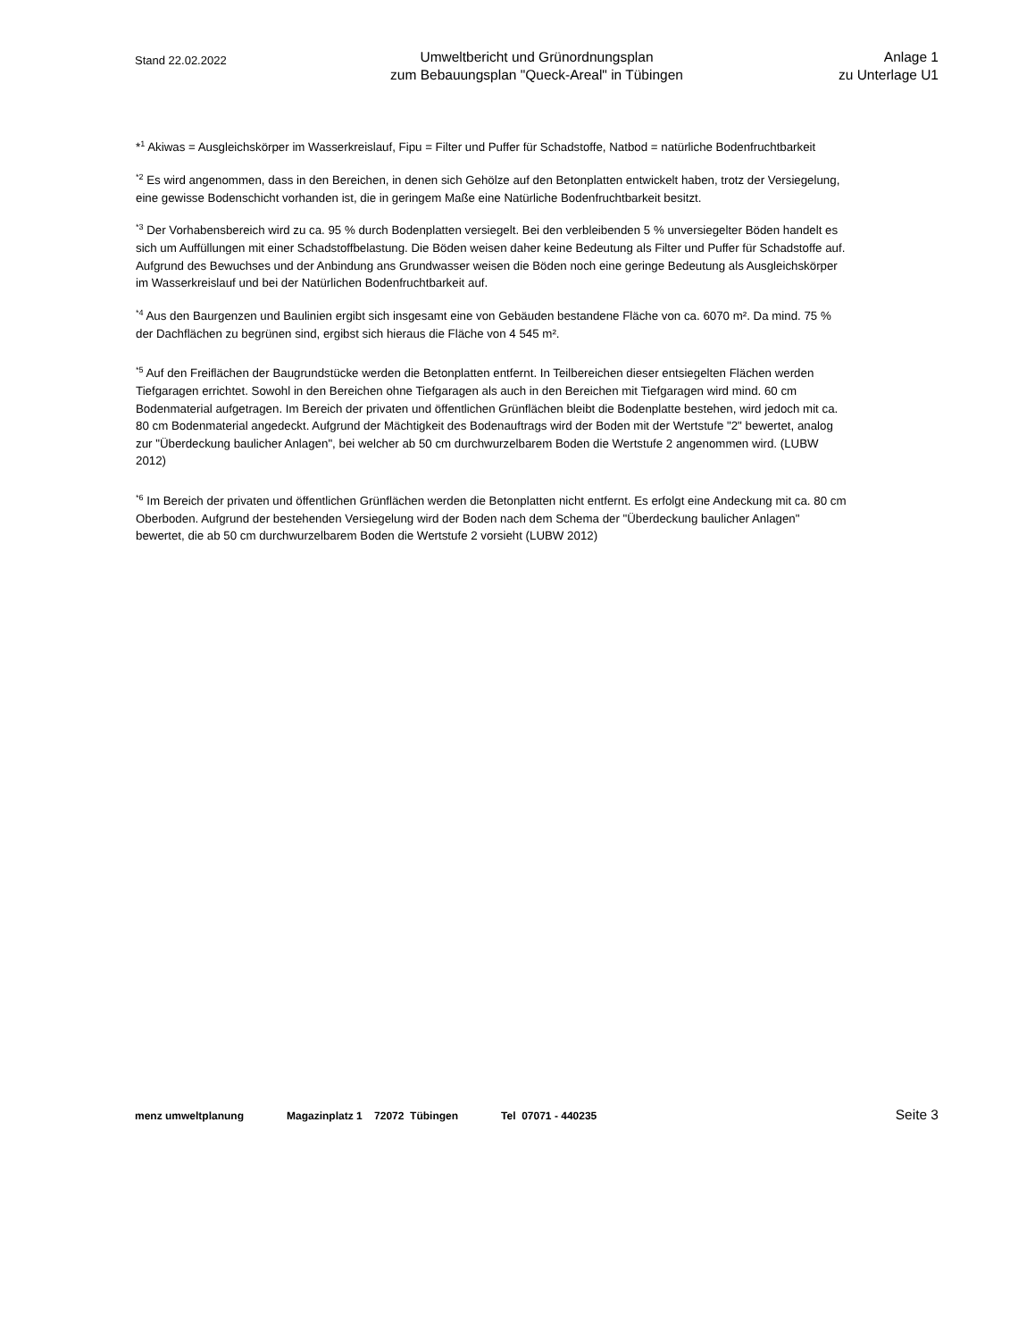Stand 22.02.2022
Umweltbericht und Grünordnungsplan
zum Bebauungsplan "Queck-Areal" in Tübingen
Anlage 1
zu Unterlage U1
*<sup>1</sup> Akiwas = Ausgleichskörper im Wasserkreislauf, Fipu = Filter und Puffer für Schadstoffe, Natbod = natürliche Bodenfruchtbarkeit
<sup>*2</sup> Es wird angenommen, dass in den Bereichen, in denen sich Gehölze auf den Betonplatten entwickelt haben, trotz der Versiegelung, eine gewisse Bodenschicht vorhanden ist, die in geringem Maße eine Natürliche Bodenfruchtbarkeit besitzt.
<sup>*3</sup> Der Vorhabensbereich wird zu ca. 95 % durch Bodenplatten versiegelt. Bei den verbleibenden 5 % unversiegelter Böden handelt es sich um Auffüllungen mit einer Schadstoffbelastung. Die Böden weisen daher keine Bedeutung als Filter und Puffer für Schadstoffe auf. Aufgrund des Bewuchses und der Anbindung ans Grundwasser weisen die Böden noch eine geringe Bedeutung als Ausgleichskörper im Wasserkreislauf und bei der Natürlichen Bodenfruchtbarkeit auf.
<sup>*4</sup> Aus den Baurgenzen und Baulinien ergibt sich insgesamt eine von Gebäuden bestandene Fläche von ca. 6070 m². Da mind. 75 % der Dachflächen zu begrünen sind, ergibst sich hieraus die Fläche von 4 545 m².
<sup>*5</sup> Auf den Freiflächen der Baugrundstücke werden die Betonplatten entfernt. In Teilbereichen dieser entsiegelten Flächen werden Tiefgaragen errichtet. Sowohl in den Bereichen ohne Tiefgaragen als auch in den Bereichen mit Tiefgaragen wird mind. 60 cm Bodenmaterial aufgetragen. Im Bereich der privaten und öffentlichen Grünflächen bleibt die Bodenplatte bestehen, wird jedoch mit ca. 80 cm Bodenmaterial angedeckt. Aufgrund der Mächtigkeit des Bodenauftrags wird der Boden mit der Wertstufe "2" bewertet, analog zur "Überdeckung baulicher Anlagen", bei welcher ab 50 cm durchwurzelbarem Boden die Wertstufe 2 angenommen wird. (LUBW 2012)
<sup>*6</sup> Im Bereich der privaten und öffentlichen Grünflächen werden die Betonplatten nicht entfernt. Es erfolgt eine Andeckung mit ca. 80 cm Oberboden. Aufgrund der bestehenden Versiegelung wird der Boden nach dem Schema der "Überdeckung baulicher Anlagen" bewertet, die ab 50 cm durchwurzelbarem Boden die Wertstufe 2 vorsieht (LUBW 2012)
menz umweltplanung Magazinplatz 1 72072 Tübingen Tel 07071 - 440235 Seite 3